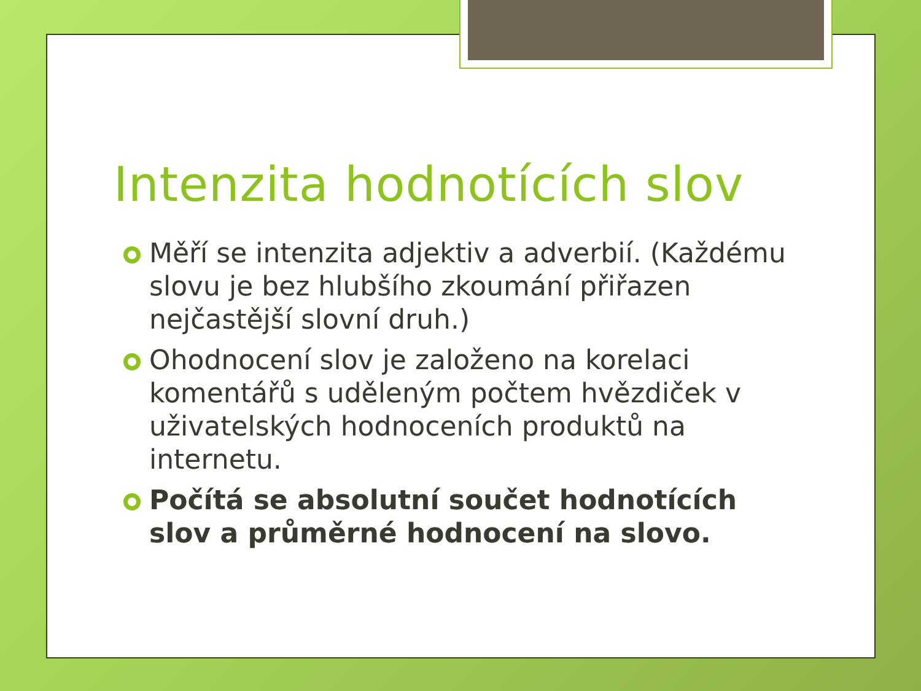Intenzita hodnotících slov
Měří se intenzita adjektiv a adverbií. (Každému slovu je bez hlubšího zkoumání přiřazen nejčastější slovní druh.)
Ohodnocení slov je založeno na korelaci komentářů s uděleným počtem hvězdiček v uživatelských hodnoceních produktů na internetu.
Počítá se absolutní součet hodnotících slov a průměrné hodnocení na slovo.